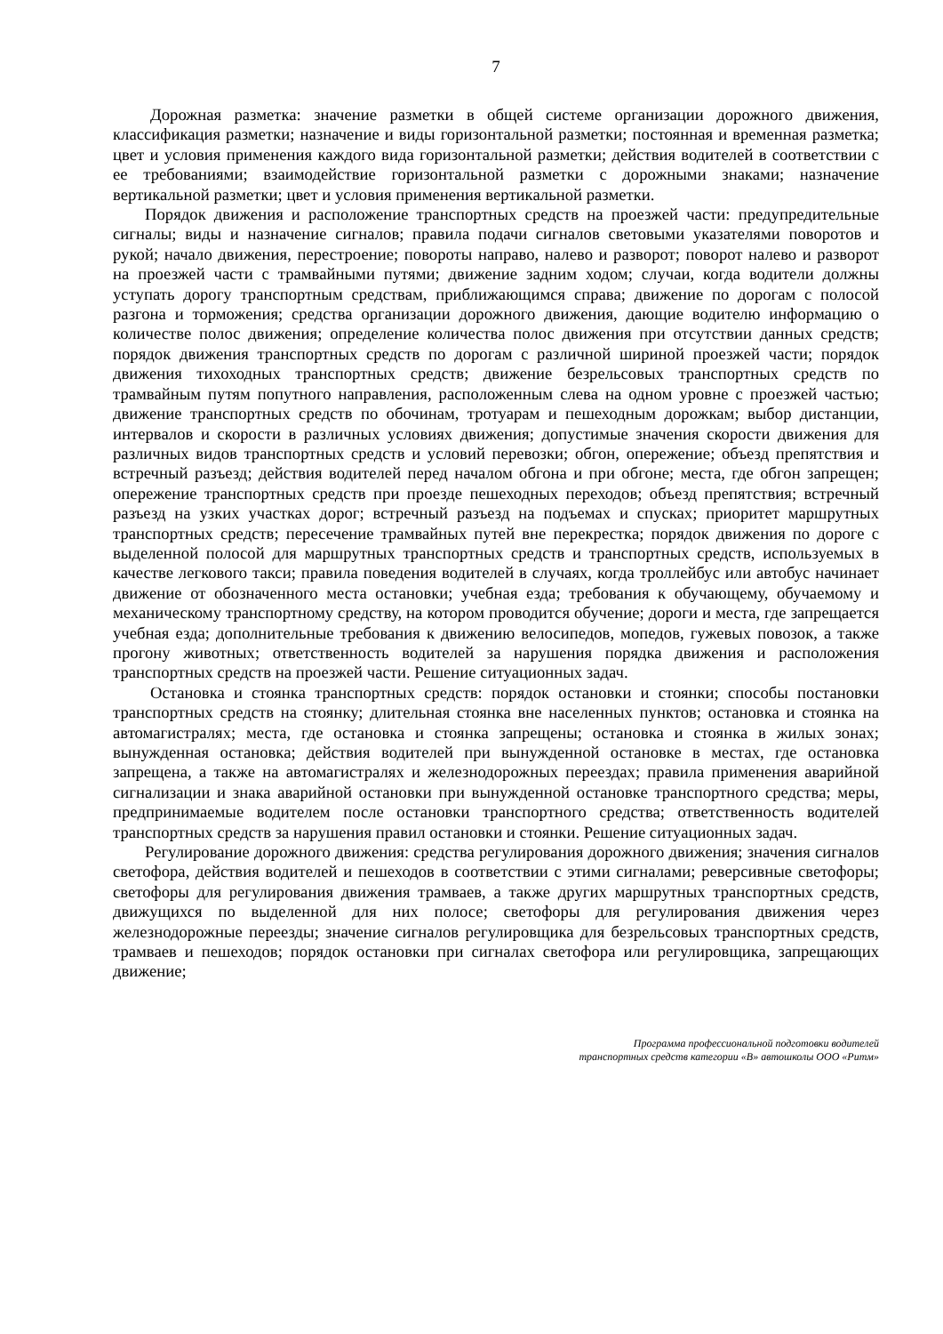7
Дорожная разметка: значение разметки в общей системе организации дорожного движения, классификация разметки; назначение и виды горизонтальной разметки; постоянная и временная разметка; цвет и условия применения каждого вида горизонтальной разметки; действия водителей в соответствии с ее требованиями; взаимодействие горизонтальной разметки с дорожными знаками; назначение вертикальной разметки; цвет и условия применения вертикальной разметки.
Порядок движения и расположение транспортных средств на проезжей части: предупредительные сигналы; виды и назначение сигналов; правила подачи сигналов световыми указателями поворотов и рукой; начало движения, перестроение; повороты направо, налево и разворот; поворот налево и разворот на проезжей части с трамвайными путями; движение задним ходом; случаи, когда водители должны уступать дорогу транспортным средствам, приближающимся справа; движение по дорогам с полосой разгона и торможения; средства организации дорожного движения, дающие водителю информацию о количестве полос движения; определение количества полос движения при отсутствии данных средств; порядок движения транспортных средств по дорогам с различной шириной проезжей части; порядок движения тихоходных транспортных средств; движение безрельсовых транспортных средств по трамвайным путям попутного направления, расположенным слева на одном уровне с проезжей частью; движение транспортных средств по обочинам, тротуарам и пешеходным дорожкам; выбор дистанции, интервалов и скорости в различных условиях движения; допустимые значения скорости движения для различных видов транспортных средств и условий перевозки; обгон, опережение; объезд препятствия и встречный разъезд; действия водителей перед началом обгона и при обгоне; места, где обгон запрещен; опережение транспортных средств при проезде пешеходных переходов; объезд препятствия; встречный разъезд на узких участках дорог; встречный разъезд на подъемах и спусках; приоритет маршрутных транспортных средств; пересечение трамвайных путей вне перекрестка; порядок движения по дороге с выделенной полосой для маршрутных транспортных средств и транспортных средств, используемых в качестве легкового такси; правила поведения водителей в случаях, когда троллейбус или автобус начинает движение от обозначенного места остановки; учебная езда; требования к обучающему, обучаемому и механическому транспортному средству, на котором проводится обучение; дороги и места, где запрещается учебная езда; дополнительные требования к движению велосипедов, мопедов, гужевых повозок, а также прогону животных; ответственность водителей за нарушения порядка движения и расположения транспортных средств на проезжей части. Решение ситуационных задач.
Остановка и стоянка транспортных средств: порядок остановки и стоянки; способы постановки транспортных средств на стоянку; длительная стоянка вне населенных пунктов; остановка и стоянка на автомагистралях; места, где остановка и стоянка запрещены; остановка и стоянка в жилых зонах; вынужденная остановка; действия водителей при вынужденной остановке в местах, где остановка запрещена, а также на автомагистралях и железнодорожных переездах; правила применения аварийной сигнализации и знака аварийной остановки при вынужденной остановке транспортного средства; меры, предпринимаемые водителем после остановки транспортного средства; ответственность водителей транспортных средств за нарушения правил остановки и стоянки. Решение ситуационных задач.
Регулирование дорожного движения: средства регулирования дорожного движения; значения сигналов светофора, действия водителей и пешеходов в соответствии с этими сигналами; реверсивные светофоры; светофоры для регулирования движения трамваев, а также других маршрутных транспортных средств, движущихся по выделенной для них полосе; светофоры для регулирования движения через железнодорожные переезды; значение сигналов регулировщика для безрельсовых транспортных средств, трамваев и пешеходов; порядок остановки при сигналах светофора или регулировщика, запрещающих движение;
Программа профессиональной подготовки водителей
транспортных средств категории «В» автошколы ООО «Ритм»